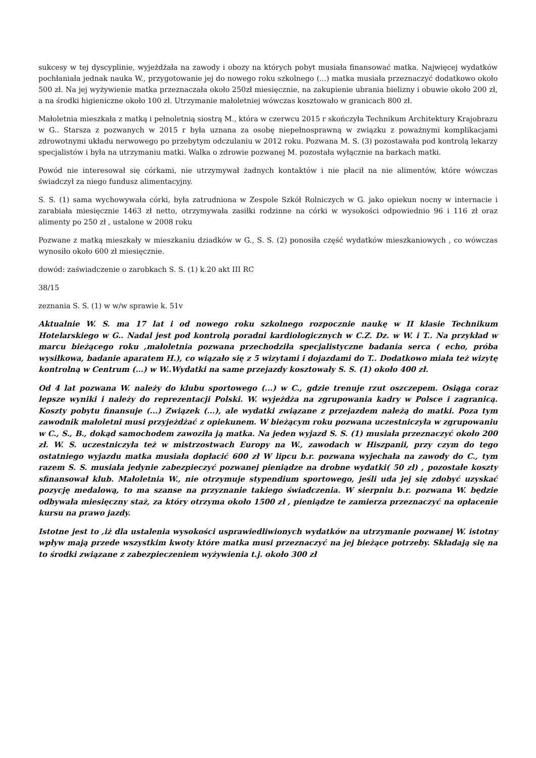sukcesy w tej dyscyplinie, wyjeżdżała na zawody i obozy na których pobyt musiała finansować matka. Najwięcej wydatków pochłaniała jednak nauka W., przygotowanie jej do nowego roku szkolnego (...) matka musiała przeznaczyć dodatkowo około 500 zł. Na jej wyżywienie matka przeznaczała około 250zł miesięcznie, na zakupienie ubrania bielizny i obuwie około 200 zł, a na środki higieniczne około 100 zł. Utrzymanie małoletniej wówczas kosztowało w granicach 800 zł.
Małoletnia mieszkała z matką i pełnoletnią siostrą M., która w czerwcu 2015 r skończyła Technikum Architektury Krajobrazu w G.. Starsza z pozwanych w 2015 r była uznana za osobę niepełnosprawną w związku z poważnymi komplikacjami zdrowotnymi układu nerwowego po przebytym odczulaniu w 2012 roku. Pozwana M. S. (3) pozostawała pod kontrolą lekarzy specjalistów i była na utrzymaniu matki. Walka o zdrowie pozwanej M. pozostała wyłącznie na barkach matki.
Powód nie interesował się córkami, nie utrzymywał żadnych kontaktów i nie płacił na nie alimentów, które wówczas świadczył za niego fundusz alimentacyjny.
S. S. (1) sama wychowywała córki, była zatrudniona w Zespole Szkół Rolniczych w G. jako opiekun nocny w internacie i zarabiała miesięcznie 1463 zł netto, otrzymywała zasiłki rodzinne na córki w wysokości odpowiednio 96 i 116 zł oraz alimenty po 250 zł , ustalone w 2008 roku
Pozwane z matką mieszkały w mieszkaniu dziadków w G., S. S. (2) ponosiła część wydatków mieszkaniowych , co wówczas wynosiło około 600 zł miesięcznie.
dowód: zaświadczenie o zarobkach S. S. (1) k.20 akt III RC
38/15
zeznania S. S. (1) w w/w sprawie k. 51v
Aktualnie W. S. ma 17 lat i od nowego roku szkolnego rozpocznie naukę w II klasie Technikum Hotelarskiego w G.. Nadal jest pod kontrolą poradni kardiologicznych w C.Z. Dz. w W. i T.. Na przykład w marcu bieżącego roku ,małoletnia pozwana przechodziła specjalistyczne badania serca ( echo, próba wysiłkowa, badanie aparatem H.), co wiązało się z 5 wizytami i dojazdami do T.. Dodatkowo miała też wizytę kontrolną w Centrum (...) w W..Wydatki na same przejazdy kosztowały S. S. (1) około 400 zł.
Od 4 lat pozwana W. należy do klubu sportowego (...) w C., gdzie trenuje rzut oszczepem. Osiąga coraz lepsze wyniki i należy do reprezentacji Polski. W. wyjeżdża na zgrupowania kadry w Polsce i zagranicą. Koszty pobytu finansuje (...) Związek (...), ale wydatki związane z przejazdem należą do matki. Poza tym zawodnik małoletni musi przyjeżdżać z opiekunem. W bieżącym roku pozwana uczestniczyła w zgrupowaniu w C., S., B., dokąd samochodem zawoziła ją matka. Na jeden wyjazd S. S. (1) musiała przeznaczyć około 200 zł. W. S. uczestniczyła też w mistrzostwach Europy na W., zawodach w Hiszpanii, przy czym do tego ostatniego wyjazdu matka musiała dopłacić 600 zł W lipcu b.r. pozwana wyjechała na zawody do C., tym razem S. S. musiała jedynie zabezpieczyć pozwanej pieniądze na drobne wydatki( 50 zł) , pozostałe koszty sfinansował klub. Małoletnia W., nie otrzymuje stypendium sportowego, jeśli uda jej się zdobyć uzyskać pozycję medalową, to ma szanse na przyznanie takiego świadczenia. W sierpniu b.r. pozwana W. będzie odbywała miesięczny staż, za który otrzyma około 1500 zł , pieniądze te zamierza przeznaczyć na opłacenie kursu na prawo jazdy.
Istotne jest to ,iż dla ustalenia wysokości usprawiedliwionych wydatków na utrzymanie pozwanej W. istotny wpływ mają przede wszystkim kwoty które matka musi przeznaczyć na jej bieżące potrzeby. Składają się na to środki związane z zabezpieczeniem wyżywienia t.j. około 300 zł